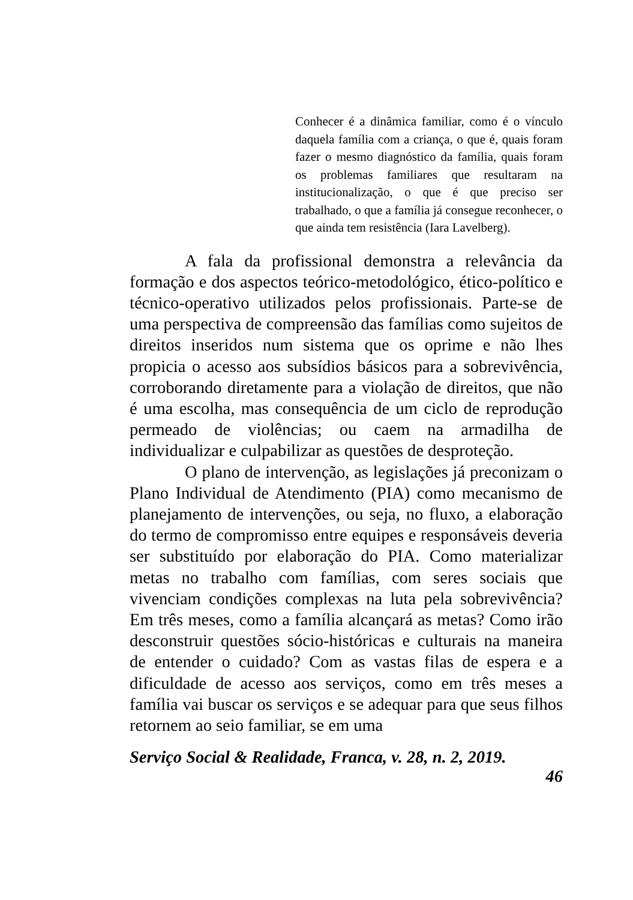Conhecer é a dinâmica familiar, como é o vínculo daquela família com a criança, o que é, quais foram fazer o mesmo diagnóstico da família, quais foram os problemas familiares que resultaram na institucionalização, o que é que preciso ser trabalhado, o que a família já consegue reconhecer, o que ainda tem resistência (Iara Lavelberg).
A fala da profissional demonstra a relevância da formação e dos aspectos teórico-metodológico, ético-político e técnico-operativo utilizados pelos profissionais. Parte-se de uma perspectiva de compreensão das famílias como sujeitos de direitos inseridos num sistema que os oprime e não lhes propicia o acesso aos subsídios básicos para a sobrevivência, corroborando diretamente para a violação de direitos, que não é uma escolha, mas consequência de um ciclo de reprodução permeado de violências; ou caem na armadilha de individualizar e culpabilizar as questões de desproteção.
O plano de intervenção, as legislações já preconizam o Plano Individual de Atendimento (PIA) como mecanismo de planejamento de intervenções, ou seja, no fluxo, a elaboração do termo de compromisso entre equipes e responsáveis deveria ser substituído por elaboração do PIA. Como materializar metas no trabalho com famílias, com seres sociais que vivenciam condições complexas na luta pela sobrevivência? Em três meses, como a família alcançará as metas? Como irão desconstruir questões sócio-históricas e culturais na maneira de entender o cuidado? Com as vastas filas de espera e a dificuldade de acesso aos serviços, como em três meses a família vai buscar os serviços e se adequar para que seus filhos retornem ao seio familiar, se em uma
Serviço Social & Realidade, Franca, v. 28, n. 2, 2019.
46